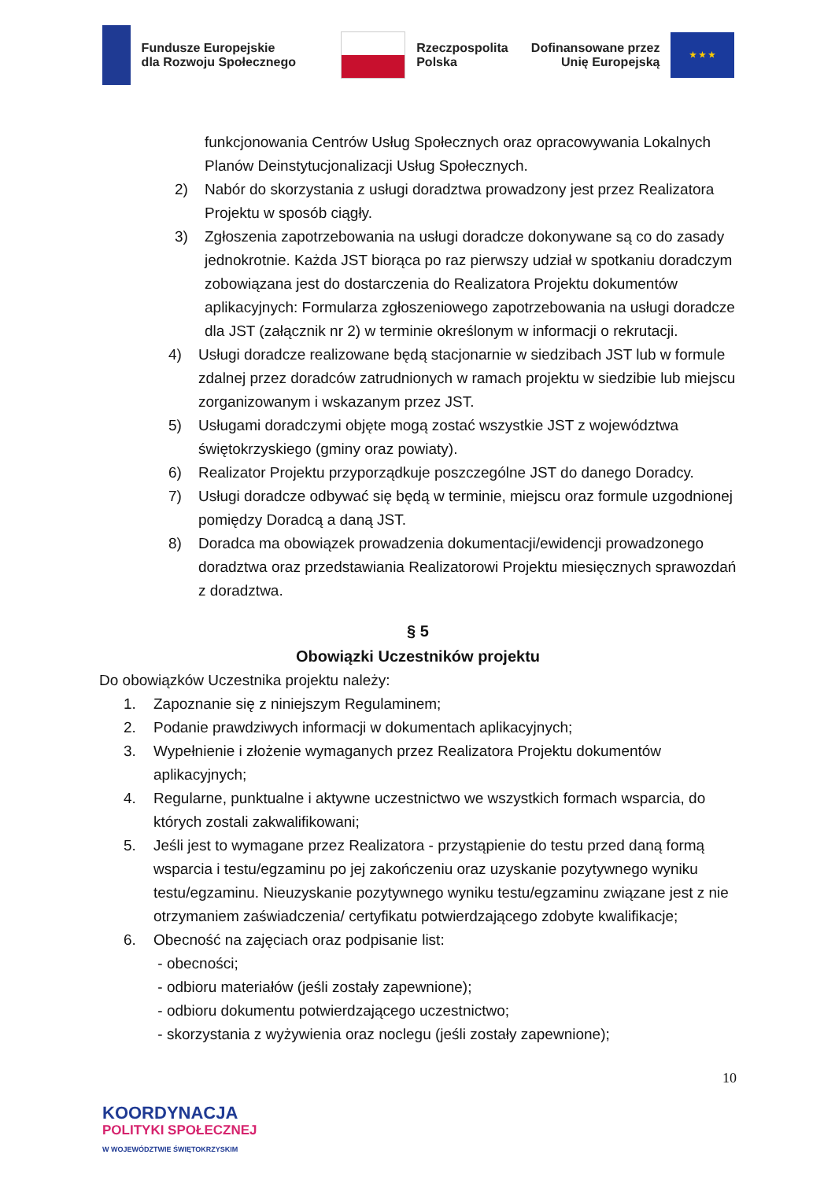Fundusze Europejskie
dla Rozwoju Społecznego
Rzeczpospolita
Polska
Dofinansowane przez
Unię Europejską
★ ★ ★
funkcjonowania Centrów Usług Społecznych oraz opracowywania Lokalnych Planów Deinstytucjonalizacji Usług Społecznych.
2) Nabór do skorzystania z usługi doradztwa prowadzony jest przez Realizatora Projektu w sposób ciągły.
3) Zgłoszenia zapotrzebowania na usługi doradcze dokonywane są co do zasady jednokrotnie. Każda JST biorąca po raz pierwszy udział w spotkaniu doradczym zobowiązana jest do dostarczenia do Realizatora Projektu dokumentów aplikacyjnych: Formularza zgłoszeniowego zapotrzebowania na usługi doradcze dla JST (załącznik nr 2) w terminie określonym w informacji o rekrutacji.
4) Usługi doradcze realizowane będą stacjonarnie w siedzibach JST lub w formule zdalnej przez doradców zatrudnionych w ramach projektu w siedzibie lub miejscu zorganizowanym i wskazanym przez JST.
5) Usługami doradczymi objęte mogą zostać wszystkie JST z województwa świętokrzyskiego (gminy oraz powiaty).
6) Realizator Projektu przyporządkuje poszczególne JST do danego Doradcy.
7) Usługi doradcze odbywać się będą w terminie, miejscu oraz formule uzgodnionej pomiędzy Doradcą a daną JST.
8) Doradca ma obowiązek prowadzenia dokumentacji/ewidencji prowadzonego doradztwa oraz przedstawiania Realizatorowi Projektu miesięcznych sprawozdań z doradztwa.
§ 5
Obowiązki Uczestników projektu
Do obowiązków Uczestnika projektu należy:
1. Zapoznanie się z niniejszym Regulaminem;
2. Podanie prawdziwych informacji w dokumentach aplikacyjnych;
3. Wypełnienie i złożenie wymaganych przez Realizatora Projektu dokumentów aplikacyjnych;
4. Regularne, punktualne i aktywne uczestnictwo we wszystkich formach wsparcia, do których zostali zakwalifikowani;
5. Jeśli jest to wymagane przez Realizatora - przystąpienie do testu przed daną formą wsparcia i testu/egzaminu po jej zakończeniu oraz uzyskanie pozytywnego wyniku testu/egzaminu. Nieuzyskanie pozytywnego wyniku testu/egzaminu związane jest z nie otrzymaniem zaświadczenia/ certyfikatu potwierdzającego zdobyte kwalifikacje;
6. Obecność na zajęciach oraz podpisanie list:
- obecności;
- odbioru materiałów (jeśli zostały zapewnione);
- odbioru dokumentu potwierdzającego uczestnictwo;
- skorzystania z wyżywienia oraz noclegu (jeśli zostały zapewnione);
10
KOORDYNACJA
POLITYKI SPOŁECZNEJ
W WOJEWÓDZTWIE ŚWIĘTOKRZYSKIM